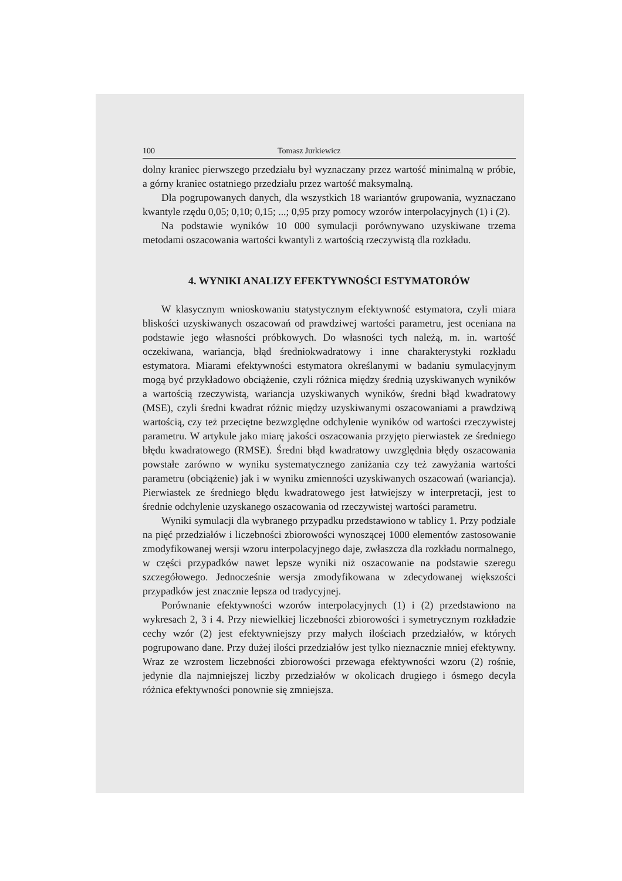100 Tomasz Jurkiewicz
dolny kraniec pierwszego przedziału był wyznaczany przez wartość minimalną w próbie, a górny kraniec ostatniego przedziału przez wartość maksymalną.
Dla pogrupowanych danych, dla wszystkich 18 wariantów grupowania, wyznaczano kwantyle rzędu 0,05; 0,10; 0,15; ...; 0,95 przy pomocy wzorów interpolacyjnych (1) i (2).
Na podstawie wyników 10 000 symulacji porównywano uzyskiwane trzema metodami oszacowania wartości kwantyli z wartością rzeczywistą dla rozkładu.
4. WYNIKI ANALIZY EFEKTYWNOŚCI ESTYMATORÓW
W klasycznym wnioskowaniu statystycznym efektywność estymatora, czyli miara bliskości uzyskiwanych oszacowań od prawdziwej wartości parametru, jest oceniana na podstawie jego własności próbkowych. Do własności tych należą, m. in. wartość oczekiwana, wariancja, błąd średniokwadratowy i inne charakterystyki rozkładu estymatora. Miarami efektywności estymatora określanymi w badaniu symulacyjnym mogą być przykładowo obciążenie, czyli różnica między średnią uzyskiwanych wyników a wartością rzeczywistą, wariancja uzyskiwanych wyników, średni błąd kwadratowy (MSE), czyli średni kwadrat różnic między uzyskiwanymi oszacowaniami a prawdziwą wartością, czy też przeciętne bezwzględne odchylenie wyników od wartości rzeczywistej parametru. W artykule jako miarę jakości oszacowania przyjęto pierwiastek ze średniego błędu kwadratowego (RMSE). Średni błąd kwadratowy uwzględnia błędy oszacowania powstałe zarówno w wyniku systematycznego zaniżania czy też zawyżania wartości parametru (obciążenie) jak i w wyniku zmienności uzyskiwanych oszacowań (wariancja). Pierwiastek ze średniego błędu kwadratowego jest łatwiejszy w interpretacji, jest to średnie odchylenie uzyskanego oszacowania od rzeczywistej wartości parametru.
Wyniki symulacji dla wybranego przypadku przedstawiono w tablicy 1. Przy podziale na pięć przedziałów i liczebności zbiorowości wynoszącej 1000 elementów zastosowanie zmodyfikowanej wersji wzoru interpolacyjnego daje, zwłaszcza dla rozkładu normalnego, w części przypadków nawet lepsze wyniki niż oszacowanie na podstawie szeregu szczegółowego. Jednocześnie wersja zmodyfikowana w zdecydowanej większości przypadków jest znacznie lepsza od tradycyjnej.
Porównanie efektywności wzorów interpolacyjnych (1) i (2) przedstawiono na wykresach 2, 3 i 4. Przy niewielkiej liczebności zbiorowości i symetrycznym rozkładzie cechy wzór (2) jest efektywniejszy przy małych ilościach przedziałów, w których pogrupowano dane. Przy dużej ilości przedziałów jest tylko nieznacznie mniej efektywny. Wraz ze wzrostem liczebności zbiorowości przewaga efektywności wzoru (2) rośnie, jedynie dla najmniejszej liczby przedziałów w okolicach drugiego i ósmego decyla różnica efektywności ponownie się zmniejsza.